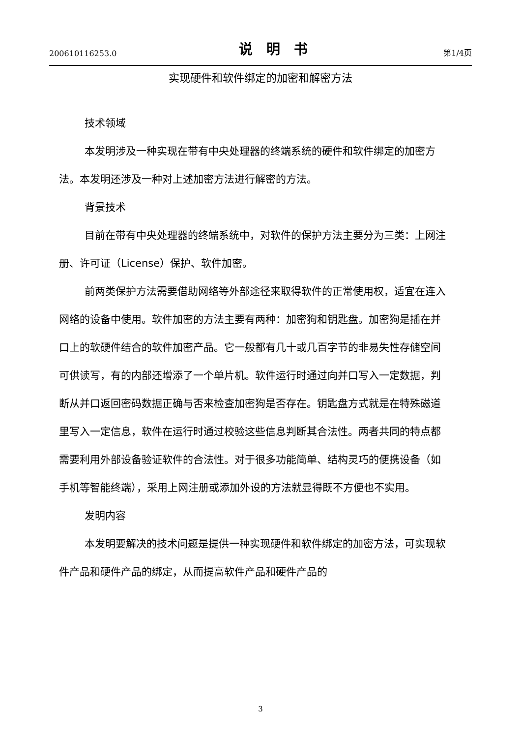200610116253.0 说明书 第1/4页
实现硬件和软件绑定的加密和解密方法
技术领域
本发明涉及一种实现在带有中央处理器的终端系统的硬件和软件绑定的加密方法。本发明还涉及一种对上述加密方法进行解密的方法。
背景技术
目前在带有中央处理器的终端系统中，对软件的保护方法主要分为三类：上网注册、许可证（License）保护、软件加密。
前两类保护方法需要借助网络等外部途径来取得软件的正常使用权，适宜在连入网络的设备中使用。软件加密的方法主要有两种：加密狗和钥匙盘。加密狗是插在并口上的软硬件结合的软件加密产品。它一般都有几十或几百字节的非易失性存储空间可供读写，有的内部还增添了一个单片机。软件运行时通过向并口写入一定数据，判断从并口返回密码数据正确与否来检查加密狗是否存在。钥匙盘方式就是在特殊磁道里写入一定信息，软件在运行时通过校验这些信息判断其合法性。两者共同的特点都需要利用外部设备验证软件的合法性。对于很多功能简单、结构灵巧的便携设备（如手机等智能终端），采用上网注册或添加外设的方法就显得既不方便也不实用。
发明内容
本发明要解决的技术问题是提供一种实现硬件和软件绑定的加密方法，可实现软件产品和硬件产品的绑定，从而提高软件产品和硬件产品的
3